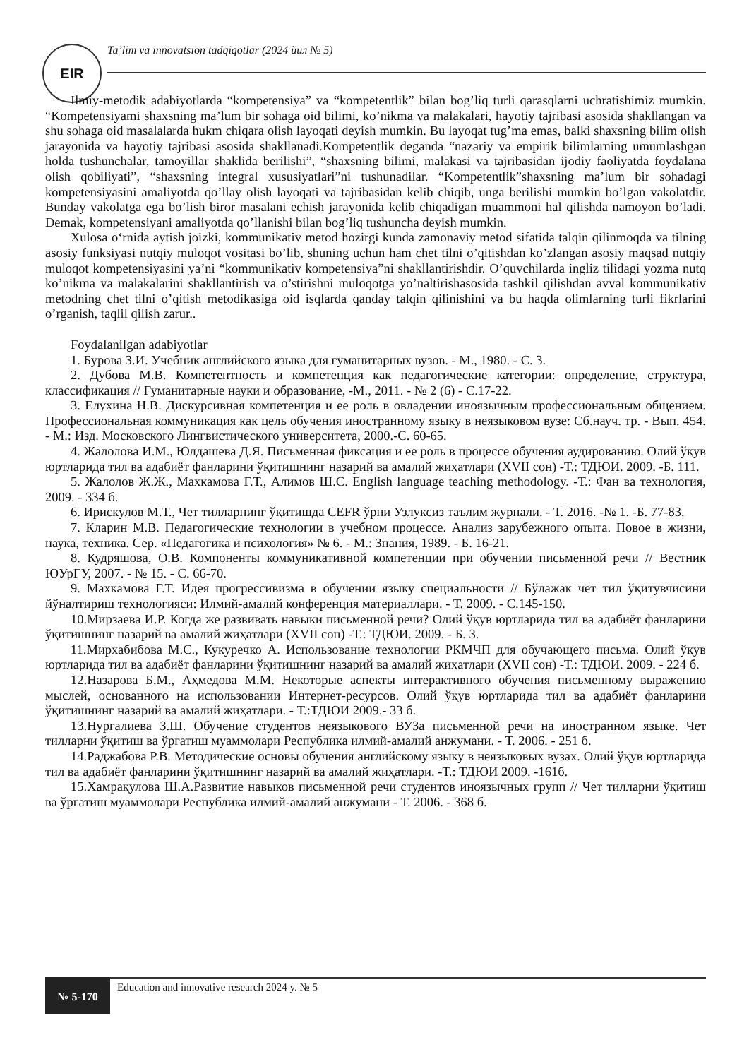EIR
Ta’lim va innovatsion tadqiqotlar (2024 йил № 5)
Ilmiy-metodik adabiyotlarda “kompetensiya” va “kompetentlik” bilan bog’liq turli qarasqlarni uchratishimiz mumkin. “Kompetensiyami shaxsning ma’lum bir sohaga oid bilimi, ko’nikma va malakalari, hayotiy tajribasi asosida shakllangan va shu sohaga oid masalalarda hukm chiqara olish layoqati deyish mumkin. Bu layoqat tug’ma emas, balki shaxsning bilim olish jarayonida va hayotiy tajribasi asosida shakllanadi.Kompetentlik deganda “nazariy va empirik bilimlarning umumlashgan holda tushunchalar, tamoyillar shaklida berilishi”, “shaxsning bilimi, malakasi va tajribasidan ijodiy faoliyatda foydalana olish qobiliyati”, “shaxsning integral xususiyatlari”ni tushunadilar. “Kompetentlik”shaxsning ma’lum bir sohadagi kompetensiyasini amaliyotda qo’llay olish layoqati va tajribasidan kelib chiqib, unga berilishi mumkin bo’lgan vakolatdir. Bunday vakolatga ega bo’lish biror masalani echish jarayonida kelib chiqadigan muammoni hal qilishda namoyon bo’ladi. Demak, kompetensiyani amaliyotda qo’llanishi bilan bog’liq tushuncha deyish mumkin.
Xulosa o‘rnida aytish joizki, kommunikativ metod hozirgi kunda zamonaviy metod sifatida talqin qilinmoqda va tilning asosiy funksiyasi nutqiy muloqot vositasi bo’lib, shuning uchun ham chet tilni o’qitishdan ko’zlangan asosiy maqsad nutqiy muloqot kompetensiyasini ya’ni “kommunikativ kompetensiya”ni shakllantirishdir. O’quvchilarda ingliz tilidagi yozma nutq ko’nikma va malakalarini shakllantirish va o’stirishni muloqotga yo’naltirishasosida tashkil qilishdan avval kommunikativ metodning chet tilni o’qitish metodikasiga oid isqlarda qanday talqin qilinishini va bu haqda olimlarning turli fikrlarini o’rganish, taqlil qilish zarur..
Foydalanilgan adabiyotlar
1. Бурова З.И. Учебник английского языка для гуманитарных вузов. - М., 1980. - С. 3.
2. Дубова М.В. Компетентность и компетенция как педагогические категории: определение, структура, классификация // Гуманитарные науки и образование, -М., 2011. - № 2 (6) - С.17-22.
3. Елухина Н.В. Дискурсивная компетенция и ее роль в овладении иноязычным профессиональным общением. Профессиональная коммуникация как цель обучения иностранному языку в неязыковом вузе: Сб.науч. тр. - Вып. 454. - М.: Изд. Московского Лингвистического университета, 2000.-С. 60-65.
4. Жалолова И.М., Юлдашева Д.Я. Письменная фиксация и ее роль в процессе обучения аудированию. Олий ўқув юртларида тил ва адабиёт фанларини ўқитишнинг назарий ва амалий жиҳатлари (XVII сон) -Т.: ТДЮИ. 2009. -Б. 111.
5. Жалолов Ж.Ж., Махкамова Г.Т., Алимов Ш.С. English language teaching methodology. -Т.: Фан ва технология, 2009. - 334 б.
6. Ирискулов М.Т., Чет тилларнинг ўқитишда CEFR ўрни Узлуксиз таълим журнали. - Т. 2016. -№ 1. -Б. 77-83.
7. Кларин М.В. Педагогические технологии в учебном процессе. Анализ зарубежного опыта. Повое в жизни, наука, техника. Сер. «Педагогика и психология» № 6. - М.: Знания, 1989. - Б. 16-21.
8. Кудряшова, О.В. Компоненты коммуникативной компетенции при обучении письменной речи // Вестник ЮУрГУ, 2007. - № 15. - С. 66-70.
9. Махкамова Г.Т. Идея прогрессивизма в обучении языку специальности // Бўлажак чет тил ўқитувчисини йўналтириш технологияси: Илмий-амалий конференция материаллари. - Т. 2009. - С.145-150.
10.Мирзаева И.Р. Когда же развивать навыки письменной речи? Олий ўқув юртларида тил ва адабиёт фанларини ўқитишнинг назарий ва амалий жиҳатлари (XVII сон) -Т.: ТДЮИ. 2009. - Б. 3.
11.Мирхабибова М.С., Кукуречко А. Использование технологии РКМЧП для обучающего письма. Олий ўқув юртларида тил ва адабиёт фанларини ўқитишнинг назарий ва амалий жиҳатлари (XVII сон) -Т.: ТДЮИ. 2009. - 224 б.
12.Назарова Б.М., Аҳмедова М.М. Некоторые аспекты интерактивного обучения письменному выражению мыслей, основанного на использовании Интернет-ресурсов. Олий ўқув юртларида тил ва адабиёт фанларини ўқитишнинг назарий ва амалий жиҳатлари. - Т.:ТДЮИ 2009.- 33 б.
13.Нургалиева З.Ш. Обучение студентов неязыкового ВУЗа письменной речи на иностранном языке. Чет тилларни ўқитиш ва ўргатиш муаммолари Республика илмий-амалий анжумани. - Т. 2006. - 251 б.
14.Раджабова Р.В. Методические основы обучения английскому языку в неязыковых вузах. Олий ўқув юртларида тил ва адабиёт фанларини ўқитишнинг назарий ва амалий жиҳатлари. -Т.: ТДЮИ 2009. -161б.
15.Хамрақулова Ш.А.Развитие навыков письменной речи студентов иноязычных групп // Чет тилларни ўқитиш ва ўргатиш муаммолари Республика илмий-амалий анжумани - Т. 2006. - 368 б.
№ 5-170
Education and innovative research 2024 y. № 5